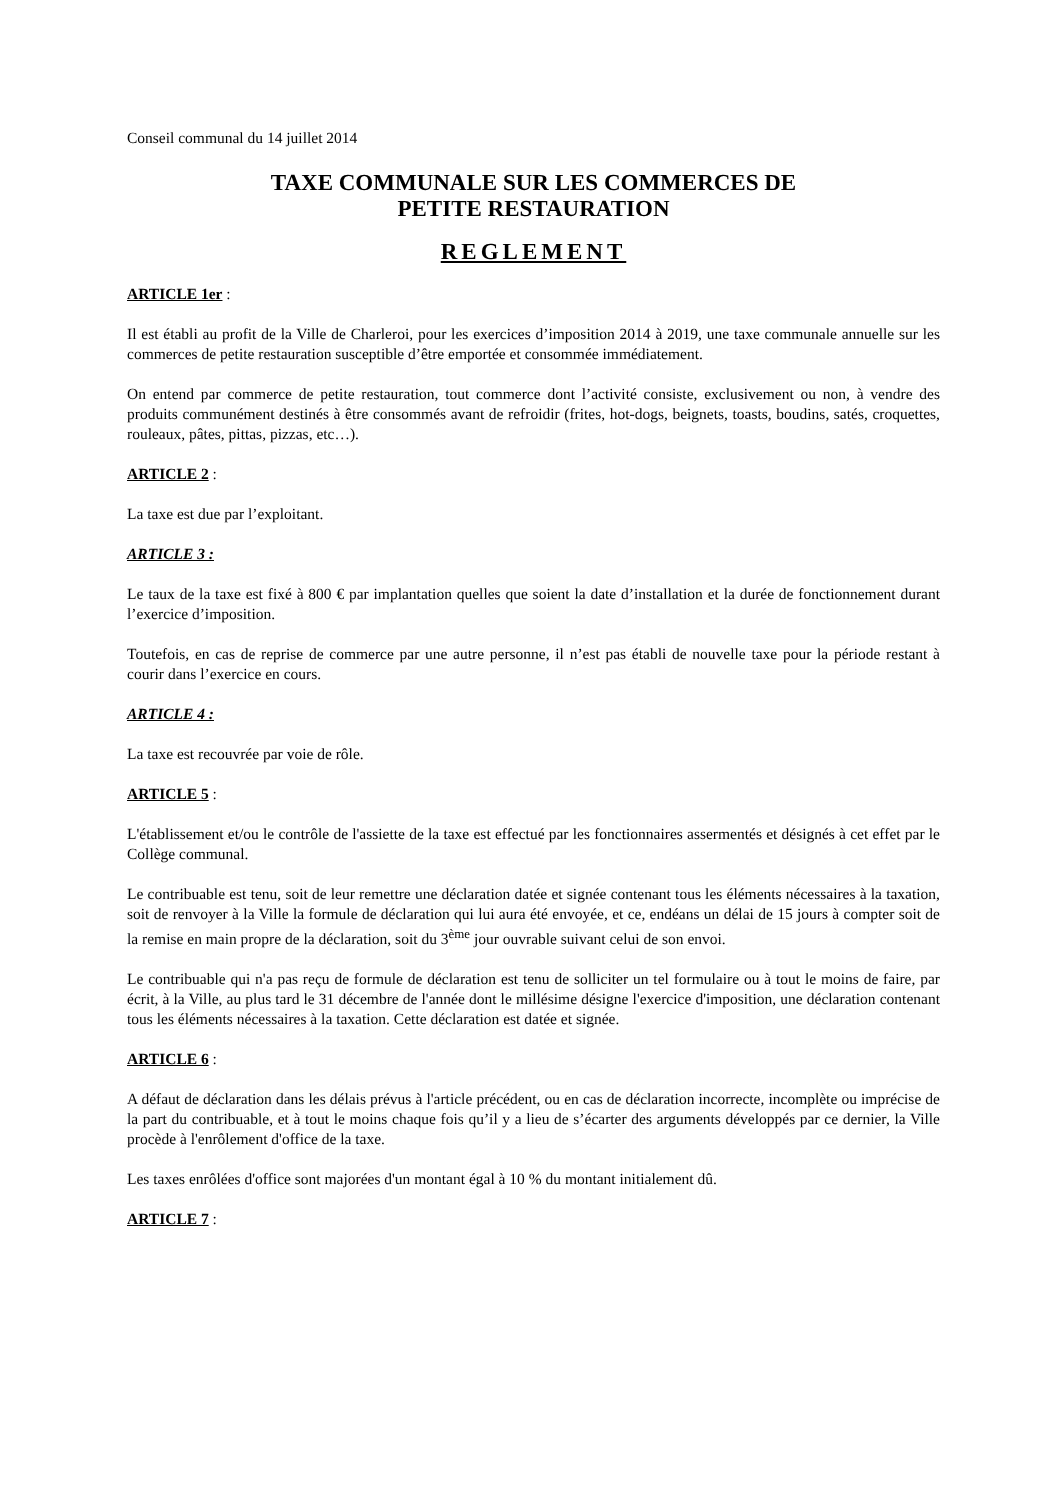Conseil communal du 14 juillet 2014
TAXE COMMUNALE SUR LES COMMERCES DE
PETITE RESTAURATION
REGLEMENT
ARTICLE 1er :
Il est établi au profit de la Ville de Charleroi, pour les exercices d’imposition 2014 à 2019, une taxe communale annuelle sur les commerces de petite restauration susceptible d’être emportée et consommée immédiatement.
On entend par commerce de petite restauration, tout commerce dont l’activité consiste, exclusivement ou non, à vendre des produits communément destinés à être consommés avant de refroidir (frites, hot-dogs, beignets, toasts, boudins, satés, croquettes, rouleaux, pâtes, pittas, pizzas, etc…).
ARTICLE 2 :
La taxe est due par l’exploitant.
ARTICLE 3 :
Le taux de la taxe est fixé à 800 € par implantation quelles que soient la date d’installation et la durée de fonctionnement durant l’exercice d’imposition.
Toutefois, en cas de reprise de commerce par une autre personne, il n’est pas établi de nouvelle taxe pour la période restant à courir dans l’exercice en cours.
ARTICLE 4 :
La taxe est recouvrée par voie de rôle.
ARTICLE 5 :
L'établissement et/ou le contrôle de l'assiette de la taxe est effectué par les fonctionnaires assermentés et désignés à cet effet par le Collège communal.
Le contribuable est tenu, soit de leur remettre une déclaration datée et signée contenant tous les éléments nécessaires à la taxation, soit de renvoyer à la Ville la formule de déclaration qui lui aura été envoyée, et ce, endéans un délai de 15 jours à compter soit de la remise en main propre de la déclaration, soit du 3<sup>ème</sup> jour ouvrable suivant celui de son envoi.
Le contribuable qui n'a pas reçu de formule de déclaration est tenu de solliciter un tel formulaire ou à tout le moins de faire, par écrit, à la Ville, au plus tard le 31 décembre de l'année dont le millésime désigne l'exercice d'imposition, une déclaration contenant tous les éléments nécessaires à la taxation. Cette déclaration est datée et signée.
ARTICLE 6 :
A défaut de déclaration dans les délais prévus à l'article précédent, ou en cas de déclaration incorrecte, incomplète ou imprécise de la part du contribuable, et à tout le moins chaque fois qu’il y a lieu de s’écarter des arguments développés par ce dernier, la Ville procède à l'enrôlement d'office de la taxe.
Les taxes enrôlées d'office sont majorées d'un montant égal à 10 % du montant initialement dû.
ARTICLE 7 :